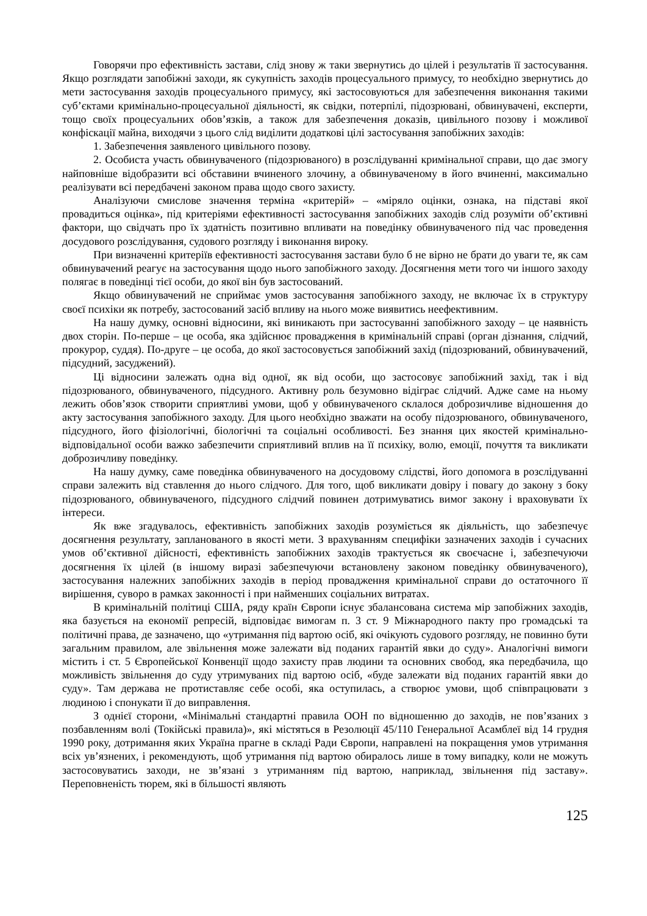Говорячи про ефективність застави, слід знову ж таки звернутись до цілей і результатів її застосування. Якщо розглядати запобіжні заходи, як сукупність заходів процесуального примусу, то необхідно звернутись до мети застосування заходів процесуального примусу, які застосовуються для забезпечення виконання такими суб’єктами кримінально-процесуальної діяльності, як свідки, потерпілі, підозрювані, обвинувачені, експерти, тощо своїх процесуальних обов’язків, а також для забезпечення доказів, цивільного позову і можливої конфіскації майна, виходячи з цього слід виділити додаткові цілі застосування запобіжних заходів:
1. Забезпечення заявленого цивільного позову.
2. Особиста участь обвинуваченого (підозрюваного) в розслідуванні кримінальної справи, що дає змогу найповніше відобразити всі обставини вчиненого злочину, а обвинуваченому в його вчиненні, максимально реалізувати всі передбачені законом права щодо свого захисту.
Аналізуючи смислове значення терміна «критерій» – «міряло оцінки, ознака, на підставі якої провадиться оцінка», під критеріями ефективності застосування запобіжних заходів слід розуміти об’єктивні фактори, що свідчать про їх здатність позитивно впливати на поведінку обвинуваченого під час проведення досудового розслідування, судового розгляду і виконання вироку.
При визначенні критеріїв ефективності застосування застави було б не вірно не брати до уваги те, як сам обвинувачений реагує на застосування щодо нього запобіжного заходу. Досягнення мети того чи іншого заходу полягає в поведінці тієї особи, до якої він був застосований.
Якщо обвинувачений не сприймає умов застосування запобіжного заходу, не включає їх в структуру своєї психіки як потребу, застосований засіб впливу на нього може виявитись неефективним.
На нашу думку, основні відносини, які виникають при застосуванні запобіжного заходу – це наявність двох сторін. По-перше – це особа, яка здійснює провадження в кримінальній справі (орган дізнання, слідчий, прокурор, суддя). По-друге – це особа, до якої застосовується запобіжний захід (підозрюваний, обвинувачений, підсудний, засуджений).
Ці відносини залежать одна від одної, як від особи, що застосовує запобіжний захід, так і від підозрюваного, обвинуваченого, підсудного. Активну роль безумовно відіграє слідчий. Адже саме на ньому лежить обов’язок створити сприятливі умови, щоб у обвинуваченого склалося доброзичливе відношення до акту застосування запобіжного заходу. Для цього необхідно зважати на особу підозрюваного, обвинуваченого, підсудного, його фізіологічні, біологічні та соціальні особливості. Без знання цих якостей кримінально-відповідальної особи важко забезпечити сприятливий вплив на її психіку, волю, емоції, почуття та викликати доброзичливу поведінку.
На нашу думку, саме поведінка обвинуваченого на досудовому слідстві, його допомога в розслідуванні справи залежить від ставлення до нього слідчого. Для того, щоб викликати довіру і повагу до закону з боку підозрюваного, обвинуваченого, підсудного слідчий повинен дотримуватись вимог закону і враховувати їх інтереси.
Як вже згадувалось, ефективність запобіжних заходів розуміється як діяльність, що забезпечує досягнення результату, запланованого в якості мети. З врахуванням специфіки зазначених заходів і сучасних умов об’єктивної дійсності, ефективність запобіжних заходів трактується як своєчасне і, забезпечуючи досягнення їх цілей (в іншому виразі забезпечуючи встановлену законом поведінку обвинуваченого), застосування належних запобіжних заходів в період провадження кримінальної справи до остаточного її вирішення, суворо в рамках законності і при найменших соціальних витратах.
В кримінальній політиці США, ряду країн Європи існує збалансована система мір запобіжних заходів, яка базується на економії репресій, відповідає вимогам п. 3 ст. 9 Міжнародного пакту про громадські та політичні права, де зазначено, що «утримання під вартою осіб, які очікують судового розгляду, не повинно бути загальним правилом, але звільнення може залежати від поданих гарантій явки до суду». Аналогічні вимоги містить і ст. 5 Європейської Конвенції щодо захисту прав людини та основних свобод, яка передбачила, що можливість звільнення до суду утримуваних під вартою осіб, «буде залежати від поданих гарантій явки до суду». Там держава не протиставляє себе особі, яка оступилась, а створює умови, щоб співпрацювати з людиною і спонукати її до виправлення.
З однієї сторони, «Мінімальні стандартні правила ООН по відношенню до заходів, не пов’язаних з позбавленням волі (Токійські правила)», які містяться в Резолюції 45/110 Генеральної Асамблеї від 14 грудня 1990 року, дотримання яких Україна прагне в складі Ради Європи, направлені на покращення умов утримання всіх ув’язнених, і рекомендують, щоб утримання під вартою обиралось лише в тому випадку, коли не можуть застосовуватись заходи, не зв’язані з утриманням під вартою, наприклад, звільнення під заставу». Переповненість тюрем, які в більшості являють
125